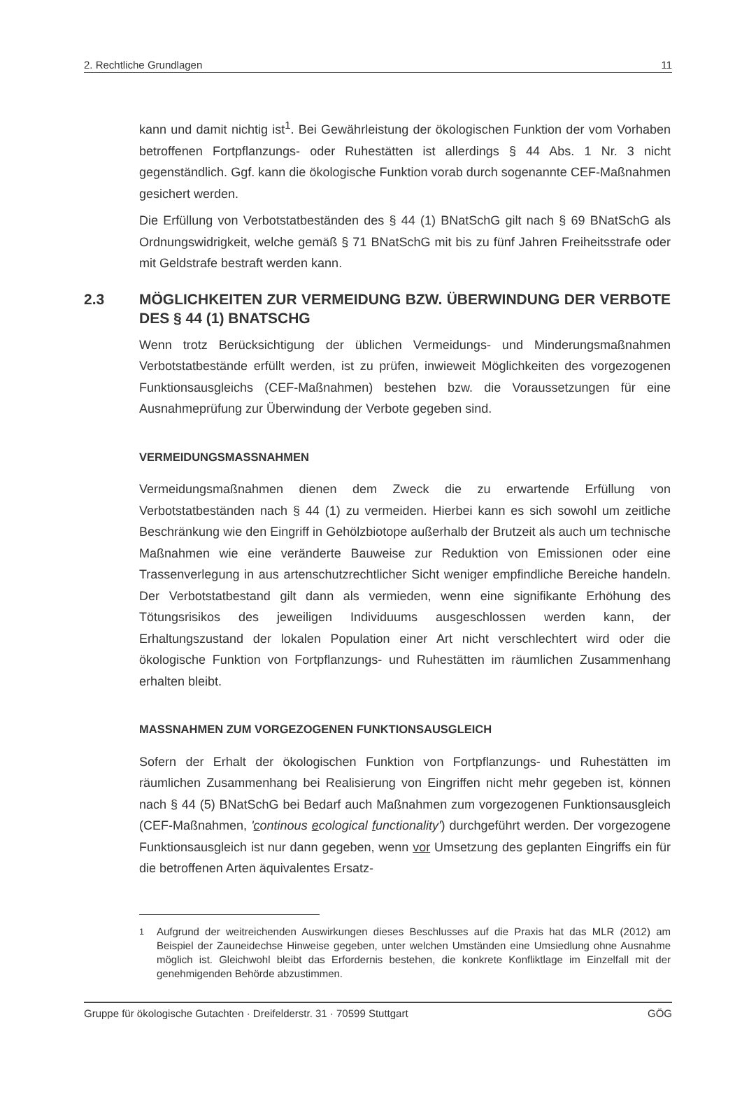2. Rechtliche Grundlagen 11
kann und damit nichtig ist<sup>1</sup>. Bei Gewährleistung der ökologischen Funktion der vom Vorhaben betroffenen Fortpflanzungs- oder Ruhestätten ist allerdings § 44 Abs. 1 Nr. 3 nicht gegenständlich. Ggf. kann die ökologische Funktion vorab durch sogenannte CEF-Maßnahmen gesichert werden.
Die Erfüllung von Verbotstatbeständen des § 44 (1) BNatSchG gilt nach § 69 BNatSchG als Ordnungswidrigkeit, welche gemäß § 71 BNatSchG mit bis zu fünf Jahren Freiheitsstrafe oder mit Geldstrafe bestraft werden kann.
2.3 MÖGLICHKEITEN ZUR VERMEIDUNG BZW. ÜBERWINDUNG DER VERBOTE DES § 44 (1) BNATSCHG
Wenn trotz Berücksichtigung der üblichen Vermeidungs- und Minderungsmaßnahmen Verbotstatbestände erfüllt werden, ist zu prüfen, inwieweit Möglichkeiten des vorgezogenen Funktionsausgleichs (CEF-Maßnahmen) bestehen bzw. die Voraussetzungen für eine Ausnahmeprüfung zur Überwindung der Verbote gegeben sind.
VERMEIDUNGSMASSNAHMEN
Vermeidungsmaßnahmen dienen dem Zweck die zu erwartende Erfüllung von Verbotstatbeständen nach § 44 (1) zu vermeiden. Hierbei kann es sich sowohl um zeitliche Beschränkung wie den Eingriff in Gehölzbiotope außerhalb der Brutzeit als auch um technische Maßnahmen wie eine veränderte Bauweise zur Reduktion von Emissionen oder eine Trassenverlegung in aus artenschutzrechtlicher Sicht weniger empfindliche Bereiche handeln. Der Verbotstatbestand gilt dann als vermieden, wenn eine signifikante Erhöhung des Tötungsrisikos des jeweiligen Individuums ausgeschlossen werden kann, der Erhaltungszustand der lokalen Population einer Art nicht verschlechtert wird oder die ökologische Funktion von Fortpflanzungs- und Ruhestätten im räumlichen Zusammenhang erhalten bleibt.
MASSNAHMEN ZUM VORGEZOGENEN FUNKTIONSAUSGLEICH
Sofern der Erhalt der ökologischen Funktion von Fortpflanzungs- und Ruhestätten im räumlichen Zusammenhang bei Realisierung von Eingriffen nicht mehr gegeben ist, können nach § 44 (5) BNatSchG bei Bedarf auch Maßnahmen zum vorgezogenen Funktionsausgleich (CEF-Maßnahmen, 'continous ecological functionality') durchgeführt werden. Der vorgezogene Funktionsausgleich ist nur dann gegeben, wenn vor Umsetzung des geplanten Eingriffs ein für die betroffenen Arten äquivalentes Ersatz-
<sup>1</sup> Aufgrund der weitreichenden Auswirkungen dieses Beschlusses auf die Praxis hat das MLR (2012) am Beispiel der Zauneidechse Hinweise gegeben, unter welchen Umständen eine Umsiedlung ohne Ausnahme möglich ist. Gleichwohl bleibt das Erfordernis bestehen, die konkrete Konfliktlage im Einzelfall mit der genehmigenden Behörde abzustimmen.
Gruppe für ökologische Gutachten · Dreifelderstr. 31 · 70599 Stuttgart GÖG